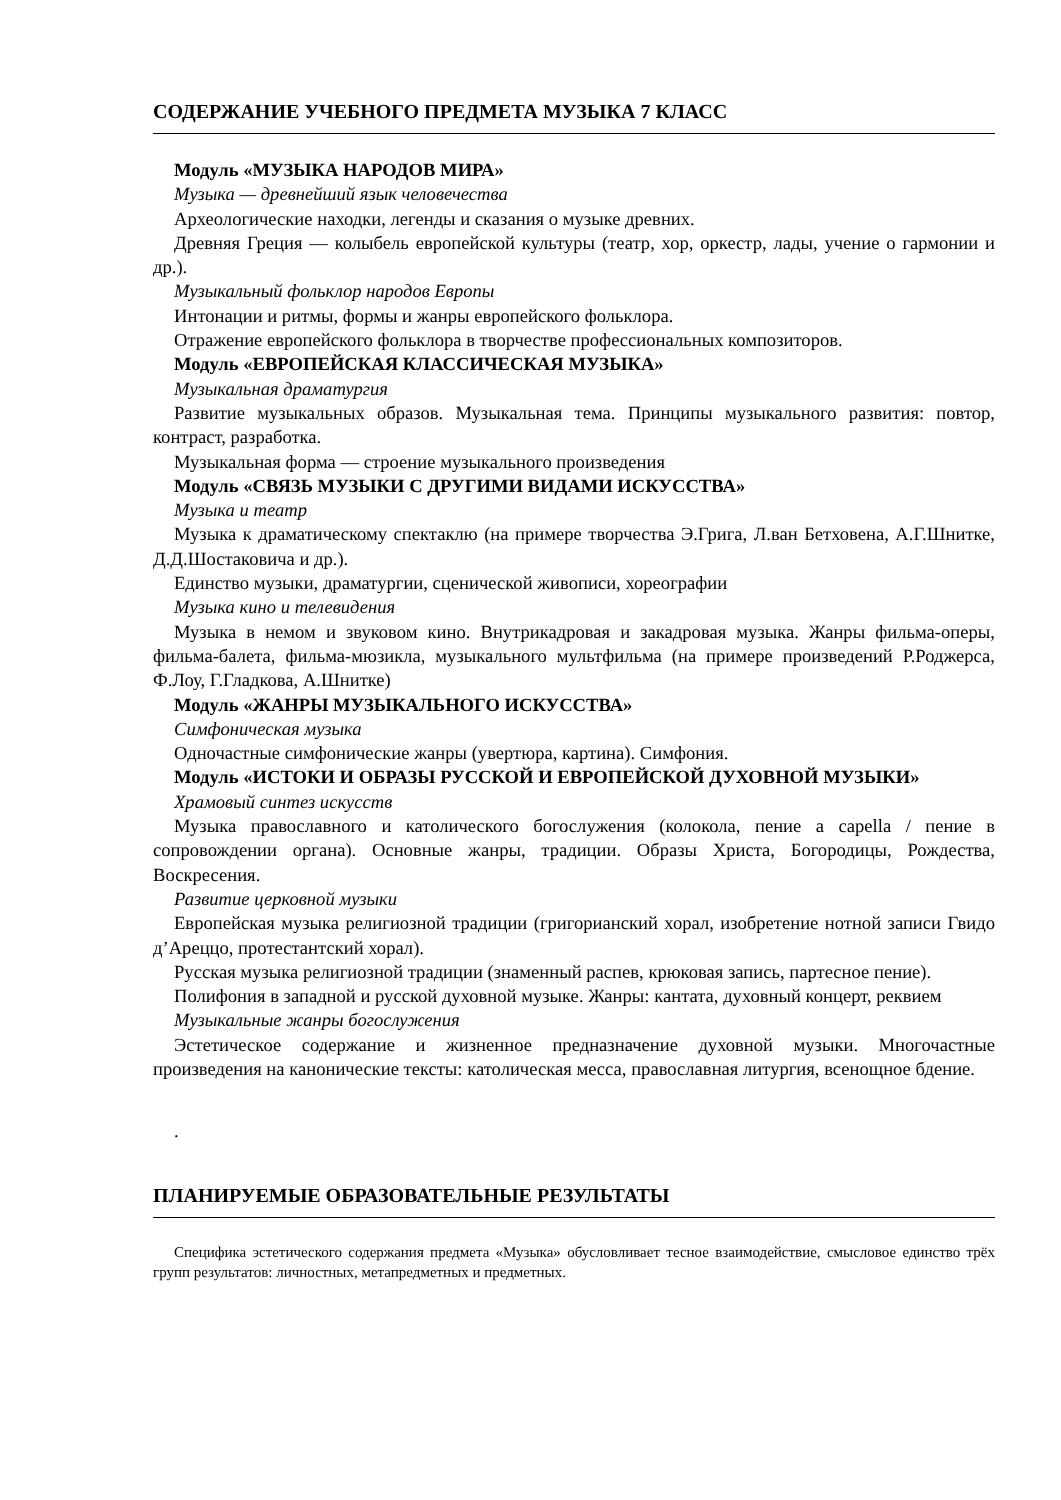СОДЕРЖАНИЕ УЧЕБНОГО ПРЕДМЕТА МУЗЫКА 7 КЛАСС
Модуль «МУЗЫКА НАРОДОВ МИРА»
Музыка — древнейший язык человечества
Археологические находки, легенды и сказания о музыке древних.
Древняя Греция — колыбель европейской культуры (театр, хор, оркестр, лады, учение о гармонии и др.).
Музыкальный фольклор народов Европы
Интонации и ритмы, формы и жанры европейского фольклора.
Отражение европейского фольклора в творчестве профессиональных композиторов.
Модуль «ЕВРОПЕЙСКАЯ КЛАССИЧЕСКАЯ МУЗЫКА»
Музыкальная драматургия
Развитие музыкальных образов. Музыкальная тема. Принципы музыкального развития: повтор, контраст, разработка.
Музыкальная форма — строение музыкального произведения
Модуль «СВЯЗЬ МУЗЫКИ С ДРУГИМИ ВИДАМИ ИСКУССТВА»
Музыка и театр
Музыка к драматическому спектаклю (на примере творчества Э.Грига, Л.ван Бетховена, А.Г.Шнитке, Д.Д.Шостаковича и др.).
Единство музыки, драматургии, сценической живописи, хореографии
Музыка кино и телевидения
Музыка в немом и звуковом кино. Внутрикадровая и закадровая музыка. Жанры фильма-оперы, фильма-балета, фильма-мюзикла, музыкального мультфильма (на примере произведений Р.Роджерса, Ф.Лоу, Г.Гладкова, А.Шнитке)
Модуль «ЖАНРЫ МУЗЫКАЛЬНОГО ИСКУССТВА»
Симфоническая музыка
Одночастные симфонические жанры (увертюра, картина). Симфония.
Модуль «ИСТОКИ И ОБРАЗЫ РУССКОЙ И ЕВРОПЕЙСКОЙ ДУХОВНОЙ МУЗЫКИ»
Храмовый синтез искусств
Музыка православного и католического богослужения (колокола, пение a capella / пение в сопровождении органа). Основные жанры, традиции. Образы Христа, Богородицы, Рождества, Воскресения.
Развитие церковной музыки
Европейская музыка религиозной традиции (григорианский хорал, изобретение нотной записи Гвидо д’Ареццо, протестантский хорал).
Русская музыка религиозной традиции (знаменный распев, крюковая запись, партесное пение).
Полифония в западной и русской духовной музыке. Жанры: кантата, духовный концерт, реквием
Музыкальные жанры богослужения
Эстетическое содержание и жизненное предназначение духовной музыки. Многочастные произведения на канонические тексты: католическая месса, православная литургия, всенощное бдение.
.
ПЛАНИРУЕМЫЕ ОБРАЗОВАТЕЛЬНЫЕ РЕЗУЛЬТАТЫ
Специфика эстетического содержания предмета «Музыка» обусловливает тесное взаимодействие, смысловое единство трёх групп результатов: личностных, метапредметных и предметных.